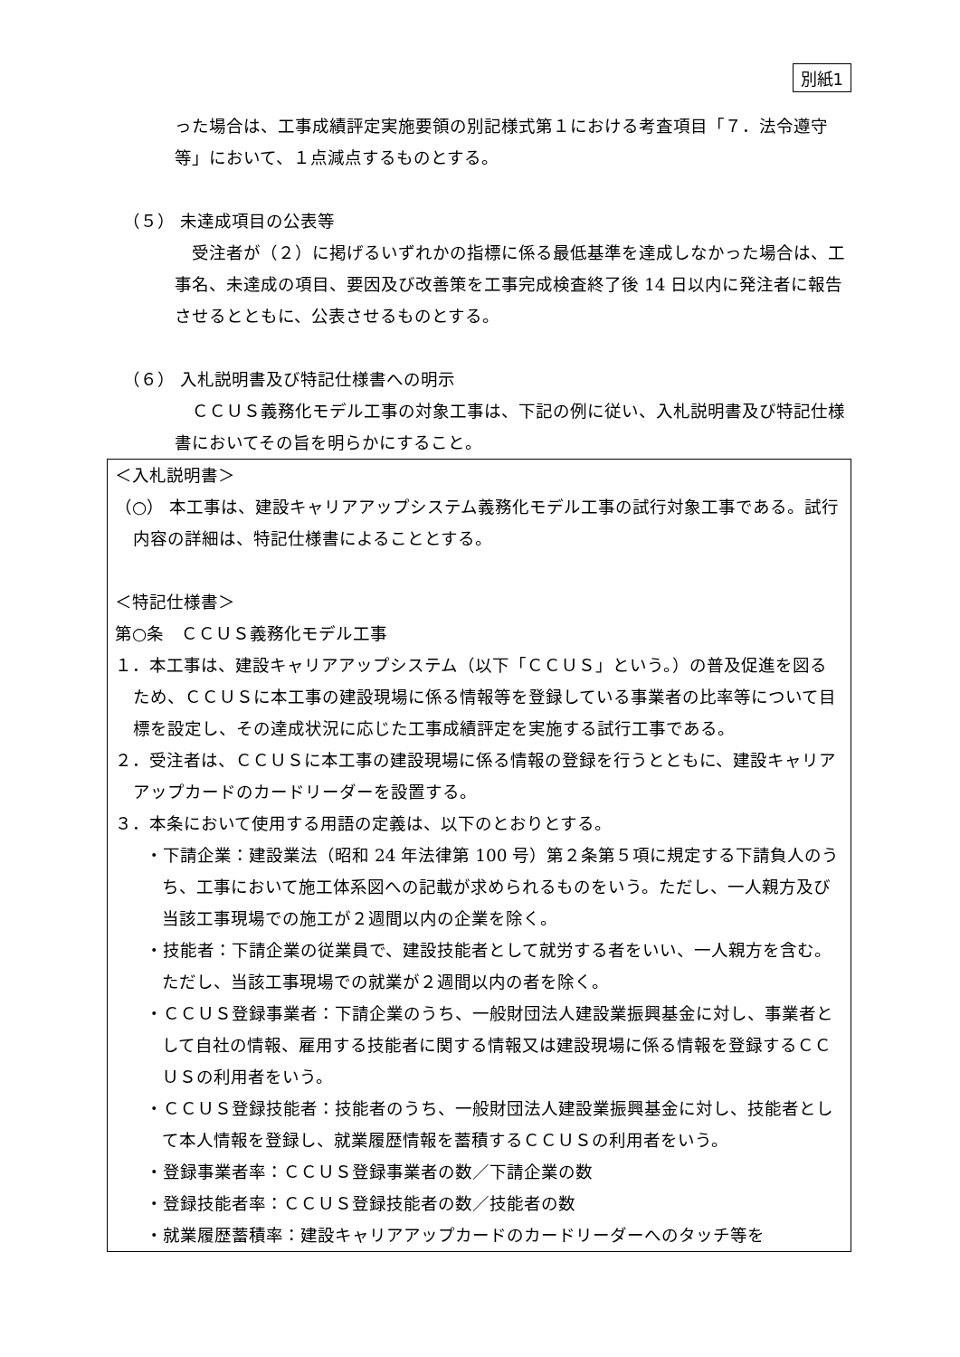別紙1
った場合は、工事成績評定実施要領の別記様式第１における考査項目「７．法令遵守等」において、１点減点するものとする。
（５） 未達成項目の公表等
　受注者が（２）に掲げるいずれかの指標に係る最低基準を達成しなかった場合は、工事名、未達成の項目、要因及び改善策を工事完成検査終了後 14 日以内に発注者に報告させるとともに、公表させるものとする。
（６） 入札説明書及び特記仕様書への明示
　ＣＣＵＳ義務化モデル工事の対象工事は、下記の例に従い、入札説明書及び特記仕様書においてその旨を明らかにすること。
＜入札説明書＞
（○） 本工事は、建設キャリアアップシステム義務化モデル工事の試行対象工事である。試行内容の詳細は、特記仕様書によることとする。
＜特記仕様書＞
第○条　ＣＣＵＳ義務化モデル工事
１．本工事は、建設キャリアアップシステム（以下「ＣＣＵＳ」という。）の普及促進を図るため、ＣＣＵＳに本工事の建設現場に係る情報等を登録している事業者の比率等について目標を設定し、その達成状況に応じた工事成績評定を実施する試行工事である。
２．受注者は、ＣＣＵＳに本工事の建設現場に係る情報の登録を行うとともに、建設キャリアアップカードのカードリーダーを設置する。
３．本条において使用する用語の定義は、以下のとおりとする。
・下請企業：建設業法（昭和 24 年法律第 100 号）第２条第５項に規定する下請負人のうち、工事において施工体系図への記載が求められるものをいう。ただし、一人親方及び当該工事現場での施工が２週間以内の企業を除く。
・技能者：下請企業の従業員で、建設技能者として就労する者をいい、一人親方を含む。ただし、当該工事現場での就業が２週間以内の者を除く。
・ＣＣＵＳ登録事業者：下請企業のうち、一般財団法人建設業振興基金に対し、事業者として自社の情報、雇用する技能者に関する情報又は建設現場に係る情報を登録するＣＣＵＳの利用者をいう。
・ＣＣＵＳ登録技能者：技能者のうち、一般財団法人建設業振興基金に対し、技能者として本人情報を登録し、就業履歴情報を蓄積するＣＣＵＳの利用者をいう。
・登録事業者率：ＣＣＵＳ登録事業者の数／下請企業の数
・登録技能者率：ＣＣＵＳ登録技能者の数／技能者の数
・就業履歴蓄積率：建設キャリアアップカードのカードリーダーへのタッチ等を